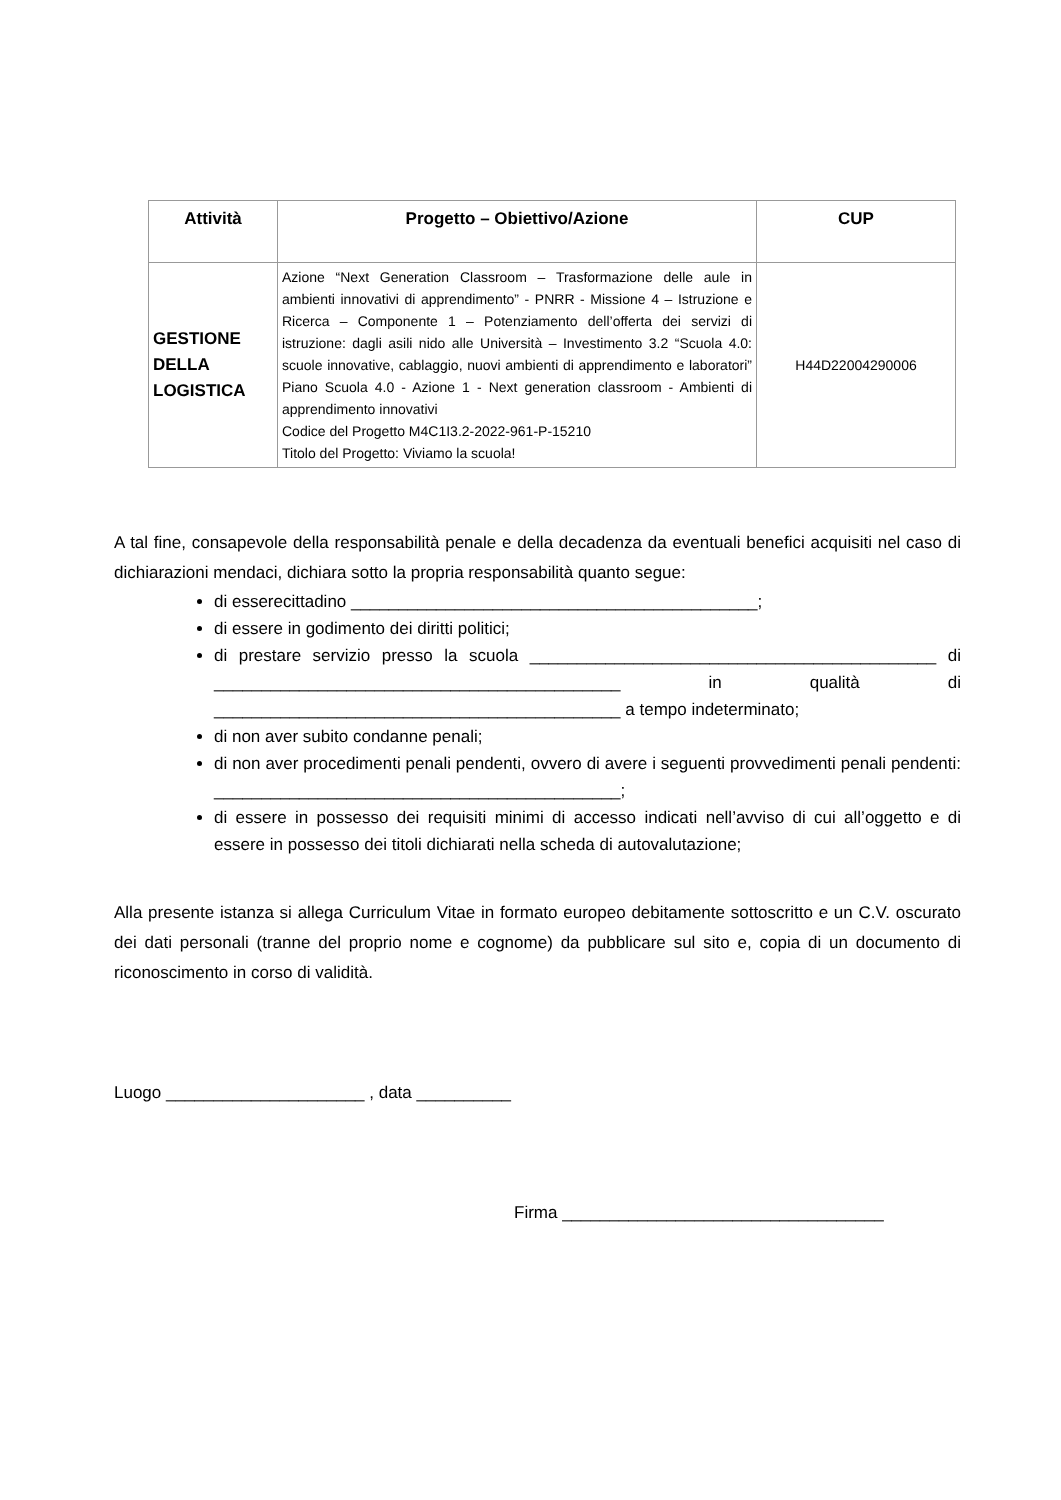| Attività | Progetto – Obiettivo/Azione | CUP |
| --- | --- | --- |
| GESTIONE DELLA LOGISTICA | Azione “Next Generation Classroom – Trasformazione delle aule in ambienti innovativi di apprendimento” - PNRR - Missione 4 – Istruzione e Ricerca – Componente 1 – Potenziamento dell’offerta dei servizi di istruzione: dagli asili nido alle Università – Investimento 3.2 “Scuola 4.0: scuole innovative, cablaggio, nuovi ambienti di apprendimento e laboratori” Piano Scuola 4.0 - Azione 1 - Next generation classroom - Ambienti di apprendimento innovativi Codice del Progetto M4C1I3.2-2022-961-P-15210 Titolo del Progetto: Viviamo la scuola! | H44D22004290006 |
A tal fine, consapevole della responsabilità penale e della decadenza da eventuali benefici acquisiti nel caso di dichiarazioni mendaci, dichiara sotto la propria responsabilità quanto segue:
di esserecittadino ___________________________________________;
di essere in godimento dei diritti politici;
di prestare servizio presso la scuola ___________________________________________ di ___________________________________________ in qualità di ___________________________________________ a tempo indeterminato;
di non aver subito condanne penali;
di non aver procedimenti penali pendenti, ovvero di avere i seguenti provvedimenti penali pendenti: ___________________________________________;
di essere in possesso dei requisiti minimi di accesso indicati nell’avviso di cui all’oggetto e di essere in possesso dei titoli dichiarati nella scheda di autovalutazione;
Alla presente istanza si allega Curriculum Vitae in formato europeo debitamente sottoscritto e un C.V. oscurato dei dati personali (tranne del proprio nome e cognome) da pubblicare sul sito e, copia di un documento di riconoscimento in corso di validità.
Luogo _____________________ , data __________
Firma __________________________________